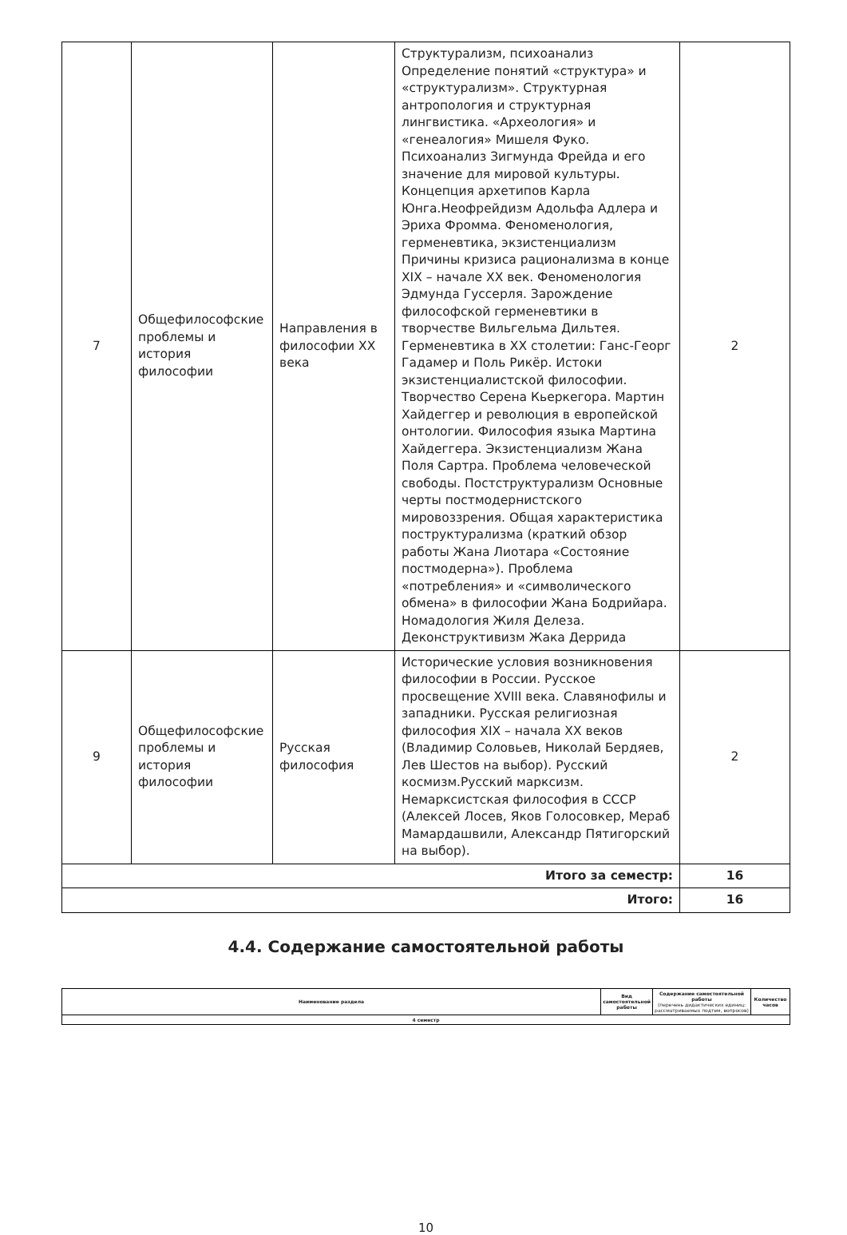| 7 | Общефилософские проблемы и история философии | Направления в философии XX века | Структурализм, психоанализ Определение понятий «структура» и «структурализм». Структурная антропология и структурная лингвистика. «Археология» и «генеалогия» Мишеля Фуко. Психоанализ Зигмунда Фрейда и его значение для мировой культуры. Концепция архетипов Карла Юнга.Неофрейдизм Адольфа Адлера и Эриха Фромма. Феноменология, герменевтика, экзистенциализм Причины кризиса рационализма в конце XIX – начале XX век. Феноменология Эдмунда Гуссерля. Зарождение философской герменевтики в творчестве Вильгельма Дильтея. Герменевтика в XX столетии: Ганс-Георг Гадамер и Поль Рикёр. Истоки экзистенциалистской философии. Творчество Серена Кьеркегора. Мартин Хайдеггер и революция в европейской онтологии. Философия языка Мартина Хайдеггера. Экзистенциализм Жана Поля Сартра. Проблема человеческой свободы. Постструктурализм Основные черты постмодернистского мировоззрения. Общая характеристика поструктурализма (краткий обзор работы Жана Лиотара «Состояние постмодерна»). Проблема «потребления» и «символического обмена» в философии Жана Бодрийара. Номадология Жиля Делеза. Деконструктивизм Жака Деррида | 2 |
| 9 | Общефилософские проблемы и история философии | Русская философия | Исторические условия возникновения философии в России. Русское просвещение XVIII века. Славянофилы и западники. Русская религиозная философия XIX – начала XX веков (Владимир Соловьев, Николай Бердяев, Лев Шестов на выбор). Русский космизм.Русский марксизм. Немарксистская философия в СССР (Алексей Лосев, Яков Голосовкер, Мераб Мамардашвили, Александр Пятигорский на выбор). | 2 |
| Итого за семестр: | | | | 16 |
| Итого: | | | | 16 |
4.4. Содержание самостоятельной работы
| Наименование раздела | Вид самостоятельной работы | Содержание самостоятельной работы (перечень дидактических единиц: рассматриваемых подтем, вопросов) | Количество часов |
| --- | --- | --- | --- |
| 4 семестр | | | |
10